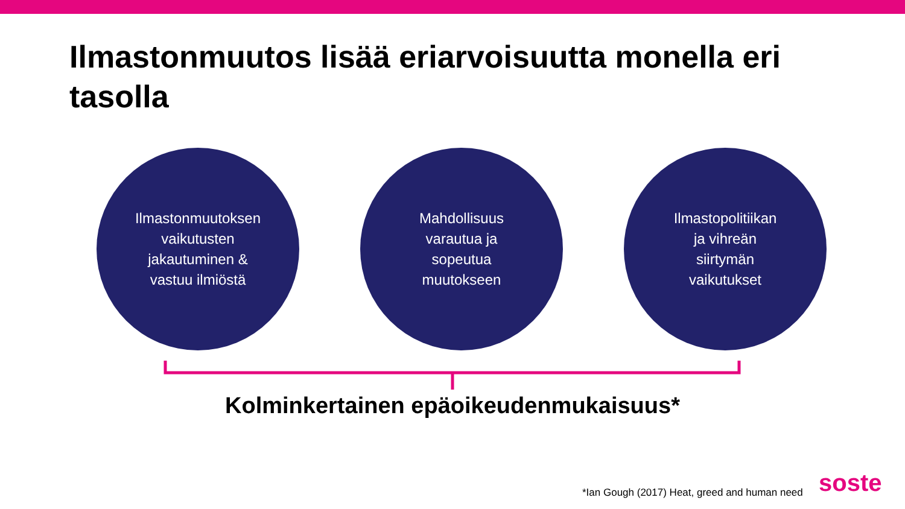Ilmastonmuutos lisää eriarvoisuutta monella eri tasolla
Ilmastonmuutoksen
vaikutusten
jakautuminen &
vastuu ilmiöstä
Mahdollisuus
varautua ja
sopeutua
muutokseen
Ilmastopolitiikan
ja vihreän
siirtymän
vaikutukset
Kolminkertainen epäoikeudenmukaisuus*
*Ian Gough (2017) Heat, greed and human need
soste